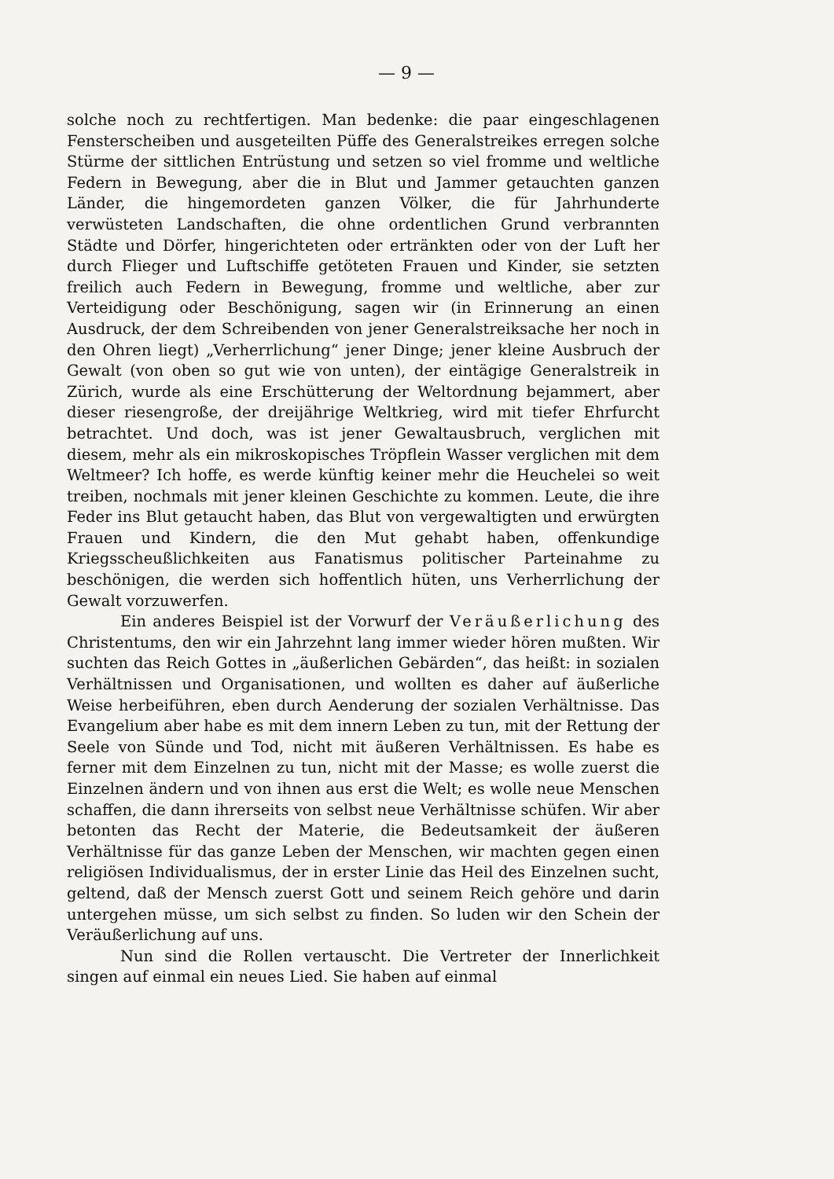— 9 —
solche noch zu rechtfertigen. Man bedenke: die paar eingeschlagenen Fensterscheiben und ausgeteilten Püffe des Generalstreikes erregen solche Stürme der sittlichen Entrüstung und setzen so viel fromme und weltliche Federn in Bewegung, aber die in Blut und Jammer getauchten ganzen Länder, die hingemordeten ganzen Völker, die für Jahrhunderte verwüsteten Landschaften, die ohne ordentlichen Grund verbrannten Städte und Dörfer, hingerichteten oder ertränkten oder von der Luft her durch Flieger und Luftschiffe getöteten Frauen und Kinder, sie setzten freilich auch Federn in Bewegung, fromme und weltliche, aber zur Verteidigung oder Beschönigung, sagen wir (in Erinnerung an einen Ausdruck, der dem Schreibenden von jener Generalstreiksache her noch in den Ohren liegt) „Verherrlichung“ jener Dinge; jener kleine Ausbruch der Gewalt (von oben so gut wie von unten), der eintägige Generalstreik in Zürich, wurde als eine Erschütterung der Weltordnung bejammert, aber dieser riesengroße, der dreijährige Weltkrieg, wird mit tiefer Ehrfurcht betrachtet. Und doch, was ist jener Gewaltausbruch, verglichen mit diesem, mehr als ein mikroskopisches Tröpflein Wasser verglichen mit dem Weltmeer? Ich hoffe, es werde künftig keiner mehr die Heuchelei so weit treiben, nochmals mit jener kleinen Geschichte zu kommen. Leute, die ihre Feder ins Blut getaucht haben, das Blut von vergewaltigten und erwürgten Frauen und Kindern, die den Mut gehabt haben, offenkundige Kriegsscheußlichkeiten aus Fanatismus politischer Parteinahme zu beschönigen, die werden sich hoffentlich hüten, uns Verherrlichung der Gewalt vorzuwerfen.
Ein anderes Beispiel ist der Vorwurf der Veräußerlichung des Christentums, den wir ein Jahrzehnt lang immer wieder hören mußten. Wir suchten das Reich Gottes in „äußerlichen Gebärden“, das heißt: in sozialen Verhältnissen und Organisationen, und wollten es daher auf äußerliche Weise herbeiführen, eben durch Aenderung der sozialen Verhältnisse. Das Evangelium aber habe es mit dem innern Leben zu tun, mit der Rettung der Seele von Sünde und Tod, nicht mit äußeren Verhältnissen. Es habe es ferner mit dem Einzelnen zu tun, nicht mit der Masse; es wolle zuerst die Einzelnen ändern und von ihnen aus erst die Welt; es wolle neue Menschen schaffen, die dann ihrerseits von selbst neue Verhältnisse schüfen. Wir aber betonten das Recht der Materie, die Bedeutsamkeit der äußeren Verhältnisse für das ganze Leben der Menschen, wir machten gegen einen religiösen Individualismus, der in erster Linie das Heil des Einzelnen sucht, geltend, daß der Mensch zuerst Gott und seinem Reich gehöre und darin untergehen müsse, um sich selbst zu finden. So luden wir den Schein der Veräußerlichung auf uns.
Nun sind die Rollen vertauscht. Die Vertreter der Innerlichkeit singen auf einmal ein neues Lied. Sie haben auf einmal